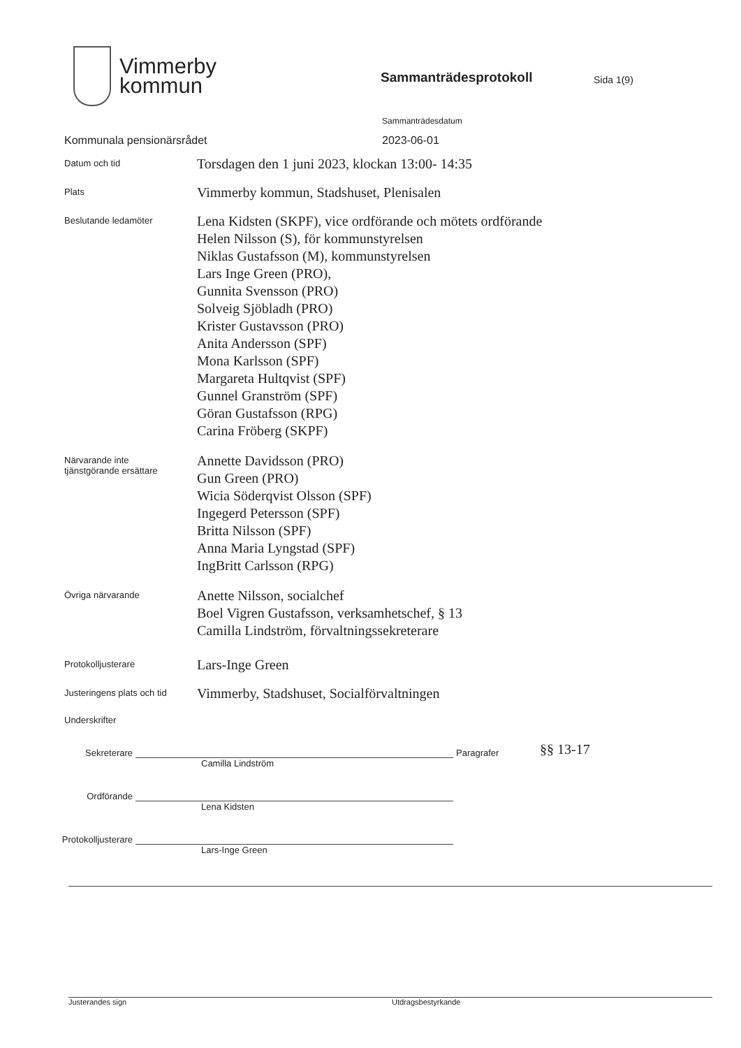Vimmerby
kommun
Sammanträdesprotokoll
Sida 1(9)
Sammanträdesdatum
Kommunala pensionärsrådet 2023-06-01
Datum och tid
Torsdagen den 1 juni 2023, klockan 13:00- 14:35
Plats
Vimmerby kommun, Stadshuset, Plenisalen
Beslutande ledamöter
Lena Kidsten (SKPF), vice ordförande och mötets ordförande
Helen Nilsson (S), för kommunstyrelsen
Niklas Gustafsson (M), kommunstyrelsen
Lars Inge Green (PRO),
Gunnita Svensson (PRO)
Solveig Sjöbladh (PRO)
Krister Gustavsson (PRO)
Anita Andersson (SPF)
Mona Karlsson (SPF)
Margareta Hultqvist (SPF)
Gunnel Granström (SPF)
Göran Gustafsson (RPG)
Carina Fröberg (SKPF)
Närvarande inte
tjänstgörande ersättare
Annette Davidsson (PRO)
Gun Green (PRO)
Wicia Söderqvist Olsson (SPF)
Ingegerd Petersson (SPF)
Britta Nilsson (SPF)
Anna Maria Lyngstad (SPF)
IngBritt Carlsson (RPG)
Övriga närvarande
Anette Nilsson, socialchef
Boel Vigren Gustafsson, verksamhetschef, § 13
Camilla Lindström, förvaltningssekreterare
Protokolljusterare
Lars-Inge Green
Justeringens plats och tid
Vimmerby, Stadshuset, Socialförvaltningen
Underskrifter
Sekreterare
Paragrafer
§§ 13-17
Camilla Lindström
Ordförande
Lena Kidsten
Protokolljusterare
Lars-Inge Green
Justerandes sign Utdragsbestyrkande